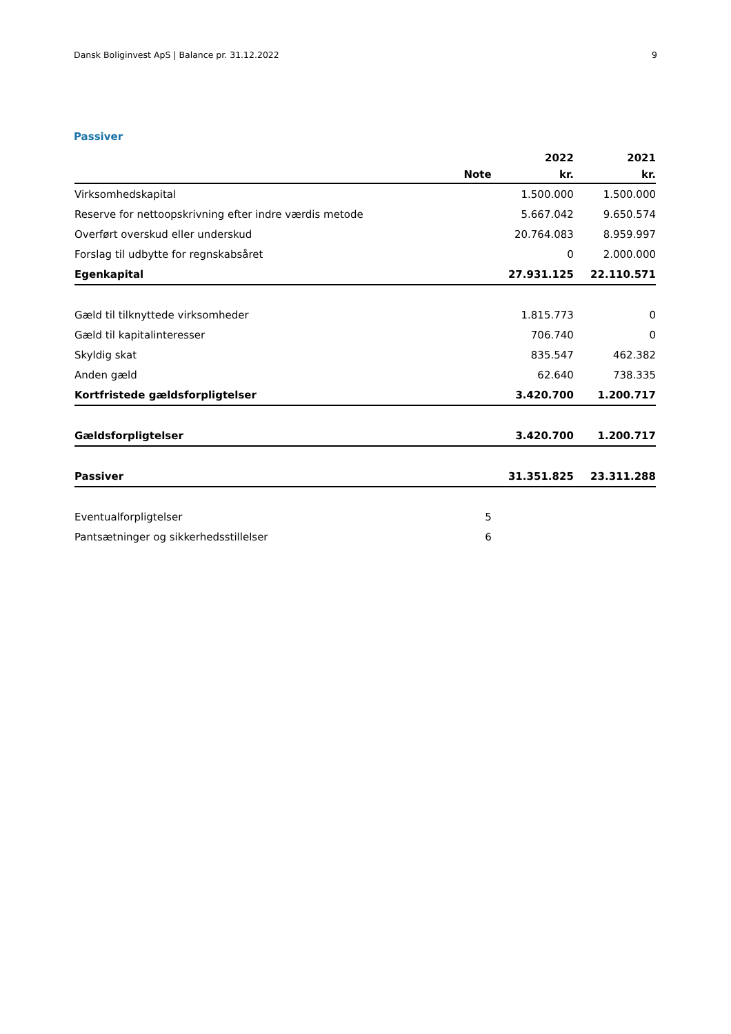Dansk Boliginvest ApS | Balance pr. 31.12.2022 9
Passiver
| | | 2022 | 2021 |
| --- | --- | --- | --- |
| | Note | kr. | kr. |
| Virksomhedskapital | | 1.500.000 | 1.500.000 |
| Reserve for nettoopskrivning efter indre værdis metode | | 5.667.042 | 9.650.574 |
| Overført overskud eller underskud | | 20.764.083 | 8.959.997 |
| Forslag til udbytte for regnskabsåret | | 0 | 2.000.000 |
| Egenkapital | | 27.931.125 | 22.110.571 |
| Gæld til tilknyttede virksomheder | | 1.815.773 | 0 |
| Gæld til kapitalinteresser | | 706.740 | 0 |
| Skyldig skat | | 835.547 | 462.382 |
| Anden gæld | | 62.640 | 738.335 |
| Kortfristede gældsforpligtelser | | 3.420.700 | 1.200.717 |
| Gældsforpligtelser | | 3.420.700 | 1.200.717 |
| Passiver | | 31.351.825 | 23.311.288 |
| Eventualforpligtelser | 5 | | |
| Pantsætninger og sikkerhedsstillelser | 6 | | |